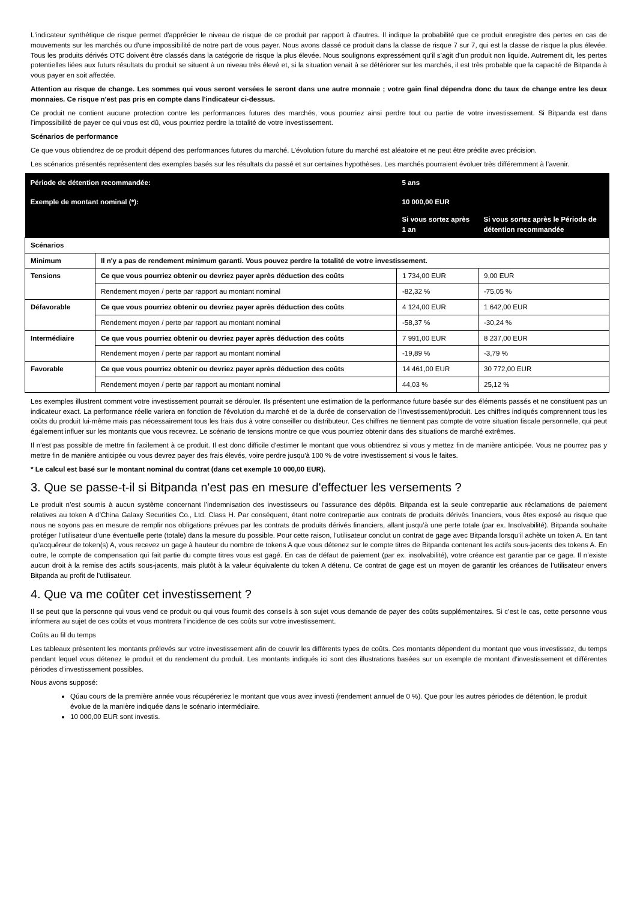L'indicateur synthétique de risque permet d'apprécier le niveau de risque de ce produit par rapport à d'autres. Il indique la probabilité que ce produit enregistre des pertes en cas de mouvements sur les marchés ou d'une impossibilité de notre part de vous payer. Nous avons classé ce produit dans la classe de risque 7 sur 7, qui est la classe de risque la plus élevée. Tous les produits dérivés OTC doivent être classés dans la catégorie de risque la plus élevée. Nous soulignons expressément qu’il s’agit d’un produit non liquide. Autrement dit, les pertes potentielles liées aux futurs résultats du produit se situent à un niveau très élevé et, si la situation venait à se détériorer sur les marchés, il est très probable que la capacité de Bitpanda à vous payer en soit affectée.
Attention au risque de change. Les sommes qui vous seront versées le seront dans une autre monnaie ; votre gain final dépendra donc du taux de change entre les deux monnaies. Ce risque n'est pas pris en compte dans l'indicateur ci-dessus.
Ce produit ne contient aucune protection contre les performances futures des marchés, vous pourriez ainsi perdre tout ou partie de votre investissement. Si Bitpanda est dans l’impossibilité de payer ce qui vous est dû, vous pourriez perdre la totalité de votre investissement.
Scénarios de performance
Ce que vous obtiendrez de ce produit dépend des performances futures du marché. L’évolution future du marché est aléatoire et ne peut être prédite avec précision.
Les scénarios présentés représentent des exemples basés sur les résultats du passé et sur certaines hypothèses. Les marchés pourraient évoluer très différemment à l’avenir.
| Période de détention recommandée: | | 5 ans | |
| --- | --- | --- | --- |
| Exemple de montant nominal (*): | | 10 000,00 EUR | |
| | | Si vous sortez après 1 an | Si vous sortez après le Période de détention recommandée |
| Scénarios | | | |
| Minimum | Il n'y a pas de rendement minimum garanti. Vous pouvez perdre la totalité de votre investissement. | | |
| Tensions | Ce que vous pourriez obtenir ou devriez payer après déduction des coûts | 1 734,00 EUR | 9,00 EUR |
| | Rendement moyen / perte par rapport au montant nominal | -82,32 % | -75,05 % |
| Défavorable | Ce que vous pourriez obtenir ou devriez payer après déduction des coûts | 4 124,00 EUR | 1 642,00 EUR |
| | Rendement moyen / perte par rapport au montant nominal | -58,37 % | -30,24 % |
| Intermédiaire | Ce que vous pourriez obtenir ou devriez payer après déduction des coûts | 7 991,00 EUR | 8 237,00 EUR |
| | Rendement moyen / perte par rapport au montant nominal | -19,89 % | -3,79 % |
| Favorable | Ce que vous pourriez obtenir ou devriez payer après déduction des coûts | 14 461,00 EUR | 30 772,00 EUR |
| | Rendement moyen / perte par rapport au montant nominal | 44,03 % | 25,12 % |
Les exemples illustrent comment votre investissement pourrait se dérouler. Ils présentent une estimation de la performance future basée sur des éléments passés et ne constituent pas un indicateur exact. La performance réelle variera en fonction de l'évolution du marché et de la durée de conservation de l'investissement/produit. Les chiffres indiqués comprennent tous les coûts du produit lui-même mais pas nécessairement tous les frais dus à votre conseiller ou distributeur. Ces chiffres ne tiennent pas compte de votre situation fiscale personnelle, qui peut également influer sur les montants que vous recevrez. Le scénario de tensions montre ce que vous pourriez obtenir dans des situations de marché extrêmes.
Il n'est pas possible de mettre fin facilement à ce produit. Il est donc difficile d'estimer le montant que vous obtiendrez si vous y mettez fin de manière anticipée. Vous ne pourrez pas y mettre fin de manière anticipée ou vous devrez payer des frais élevés, voire perdre jusqu'à 100 % de votre investissement si vous le faites.
* Le calcul est basé sur le montant nominal du contrat (dans cet exemple 10 000,00 EUR).
3. Que se passe-t-il si Bitpanda n'est pas en mesure d'effectuer les versements ?
Le produit n’est soumis à aucun système concernant l’indemnisation des investisseurs ou l’assurance des dépôts. Bitpanda est la seule contrepartie aux réclamations de paiement relatives au token A d’China Galaxy Securities Co., Ltd. Class H. Par conséquent, étant notre contrepartie aux contrats de produits dérivés financiers, vous êtes exposé au risque que nous ne soyons pas en mesure de remplir nos obligations prévues par les contrats de produits dérivés financiers, allant jusqu’à une perte totale (par ex. Insolvabilité). Bitpanda souhaite protéger l’utilisateur d’une éventuelle perte (totale) dans la mesure du possible. Pour cette raison, l’utilisateur conclut un contrat de gage avec Bitpanda lorsqu’il achète un token A. En tant qu’acquéreur de token(s) A, vous recevez un gage à hauteur du nombre de tokens A que vous détenez sur le compte titres de Bitpanda contenant les actifs sous-jacents des tokens A. En outre, le compte de compensation qui fait partie du compte titres vous est gagé. En cas de défaut de paiement (par ex. insolvabilité), votre créance est garantie par ce gage. Il n’existe aucun droit à la remise des actifs sous-jacents, mais plutôt à la valeur équivalente du token A détenu. Ce contrat de gage est un moyen de garantir les créances de l’utilisateur envers Bitpanda au profit de l’utilisateur.
4. Que va me coûter cet investissement ?
Il se peut que la personne qui vous vend ce produit ou qui vous fournit des conseils à son sujet vous demande de payer des coûts supplémentaires. Si c’est le cas, cette personne vous informera au sujet de ces coûts et vous montrera l’incidence de ces coûts sur votre investissement.
Coûts au fil du temps
Les tableaux présentent les montants prélevés sur votre investissement afin de couvrir les différents types de coûts. Ces montants dépendent du montant que vous investissez, du temps pendant lequel vous détenez le produit et du rendement du produit. Les montants indiqués ici sont des illustrations basées sur un exemple de montant d’investissement et différentes périodes d’investissement possibles.
Nous avons supposé:
Qúau cours de la première année vous récupéreriez le montant que vous avez investi (rendement annuel de 0 %). Que pour les autres périodes de détention, le produit évolue de la manière indiquée dans le scénario intermédiaire.
10 000,00 EUR sont investis.